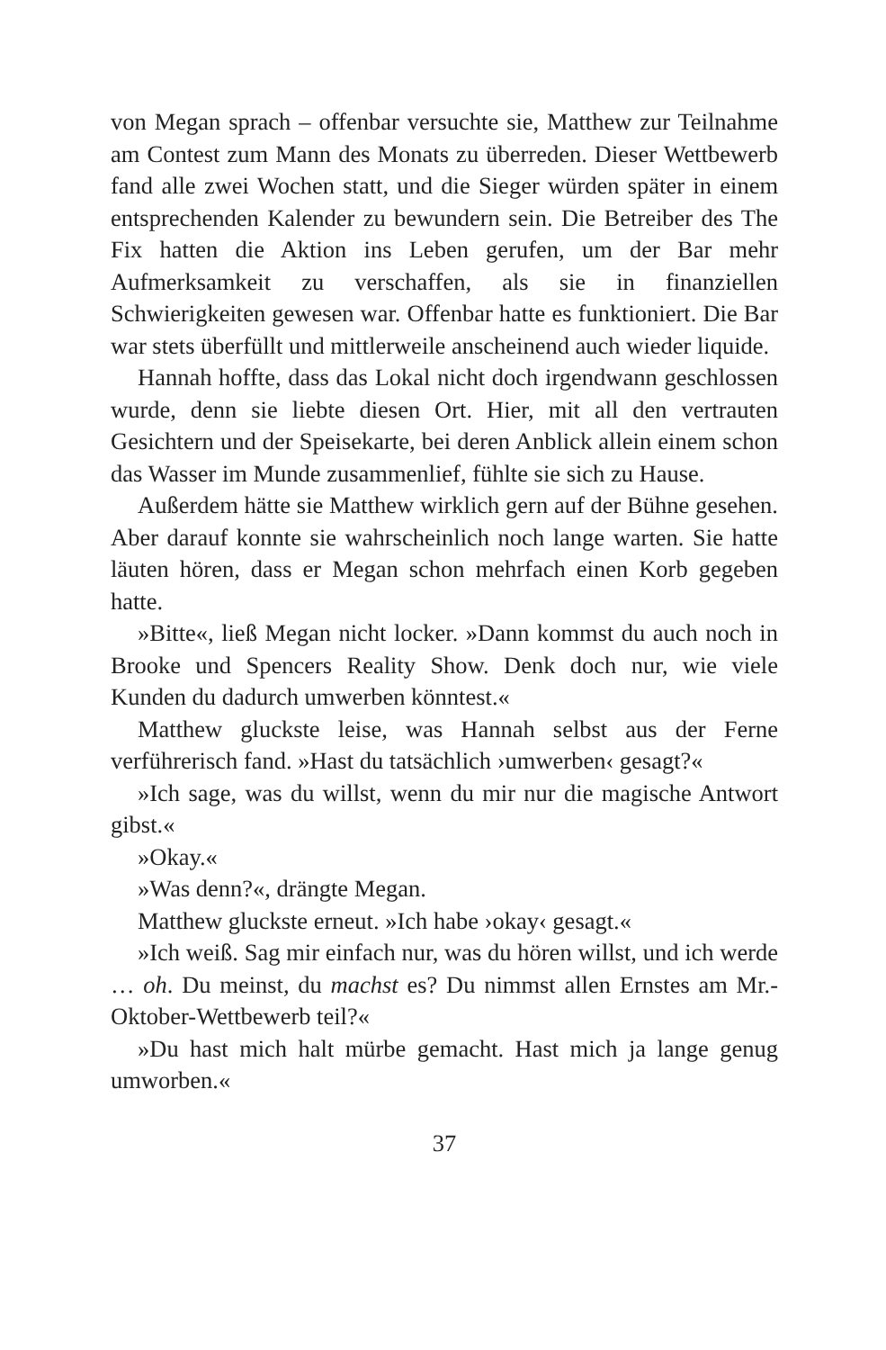von Megan sprach – offenbar versuchte sie, Matthew zur Teilnahme am Contest zum Mann des Monats zu überreden. Dieser Wettbewerb fand alle zwei Wochen statt, und die Sieger würden später in einem entsprechenden Kalender zu bewundern sein. Die Betreiber des The Fix hatten die Aktion ins Leben gerufen, um der Bar mehr Aufmerksamkeit zu verschaffen, als sie in finanziellen Schwierigkeiten gewesen war. Offenbar hatte es funktioniert. Die Bar war stets überfüllt und mittlerweile anscheinend auch wieder liquide.
Hannah hoffte, dass das Lokal nicht doch irgendwann geschlossen wurde, denn sie liebte diesen Ort. Hier, mit all den vertrauten Gesichtern und der Speisekarte, bei deren Anblick allein einem schon das Wasser im Munde zusammenlief, fühlte sie sich zu Hause.
Außerdem hätte sie Matthew wirklich gern auf der Bühne gesehen. Aber darauf konnte sie wahrscheinlich noch lange warten. Sie hatte läuten hören, dass er Megan schon mehrfach einen Korb gegeben hatte.
»Bitte«, ließ Megan nicht locker. »Dann kommst du auch noch in Brooke und Spencers Reality Show. Denk doch nur, wie viele Kunden du dadurch umwerben könntest.«
Matthew gluckste leise, was Hannah selbst aus der Ferne verführerisch fand. »Hast du tatsächlich ›umwerben‹ gesagt?«
»Ich sage, was du willst, wenn du mir nur die magische Antwort gibst.«
»Okay.«
»Was denn?«, drängte Megan.
Matthew gluckste erneut. »Ich habe ›okay‹ gesagt.«
»Ich weiß. Sag mir einfach nur, was du hören willst, und ich werde … oh. Du meinst, du machst es? Du nimmst allen Ernstes am Mr.-Oktober-Wettbewerb teil?«
»Du hast mich halt mürbe gemacht. Hast mich ja lange genug umworben.«
37